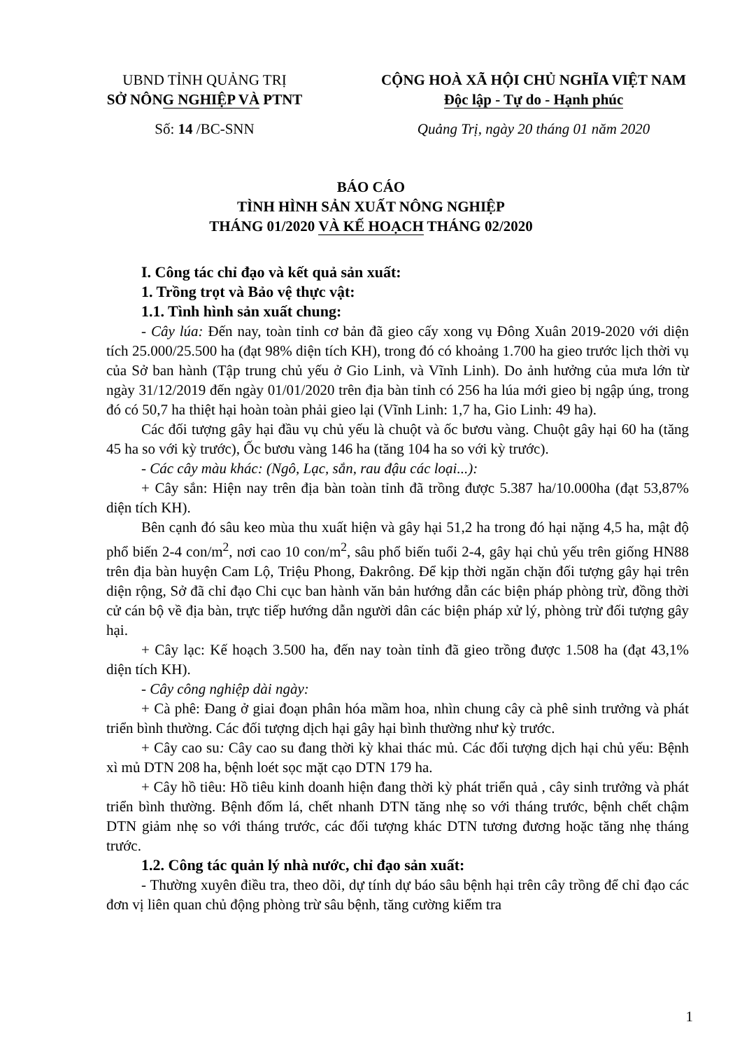UBND TỈNH QUẢNG TRỊ
SỞ NÔNG NGHIỆP VÀ PTNT
Số: 14 /BC-SNN
CỘNG HOÀ XÃ HỘI CHỦ NGHĨA VIỆT NAM
Độc lập - Tự do - Hạnh phúc
Quảng Trị, ngày 20 tháng 01 năm 2020
BÁO CÁO
TÌNH HÌNH SẢN XUẤT NÔNG NGHIỆP
THÁNG 01/2020 VÀ KẾ HOẠCH THÁNG 02/2020
I. Công tác chỉ đạo và kết quả sản xuất:
1. Trồng trọt và Bảo vệ thực vật:
1.1. Tình hình sản xuất chung:
- Cây lúa: Đến nay, toàn tỉnh cơ bản đã gieo cấy xong vụ Đông Xuân 2019-2020 với diện tích 25.000/25.500 ha (đạt 98% diện tích KH), trong đó có khoảng 1.700 ha gieo trước lịch thời vụ của Sở ban hành (Tập trung chủ yếu ở Gio Linh, và Vĩnh Linh). Do ảnh hưởng của mưa lớn từ ngày 31/12/2019 đến ngày 01/01/2020 trên địa bàn tỉnh có 256 ha lúa mới gieo bị ngập úng, trong đó có 50,7 ha thiệt hại hoàn toàn phải gieo lại (Vĩnh Linh: 1,7 ha, Gio Linh: 49 ha).
Các đối tượng gây hại đầu vụ chủ yếu là chuột và ốc bươu vàng. Chuột gây hại 60 ha (tăng 45 ha so với kỳ trước), Ốc bươu vàng 146 ha (tăng 104 ha so với kỳ trước).
- Các cây màu khác: (Ngô, Lạc, sắn, rau đậu các loại...):
+ Cây sắn: Hiện nay trên địa bàn toàn tỉnh đã trồng được 5.387 ha/10.000ha (đạt 53,87% diện tích KH).
Bên cạnh đó sâu keo mùa thu xuất hiện và gây hại 51,2 ha trong đó hại nặng 4,5 ha, mật độ phổ biến 2-4 con/m<sup>2</sup>, nơi cao 10 con/m<sup>2</sup>, sâu phổ biến tuổi 2-4, gây hại chủ yếu trên giống HN88 trên địa bàn huyện Cam Lộ, Triệu Phong, Đakrông. Để kịp thời ngăn chặn đối tượng gây hại trên diện rộng, Sở đã chỉ đạo Chi cục ban hành văn bản hướng dẫn các biện pháp phòng trừ, đồng thời cử cán bộ về địa bàn, trực tiếp hướng dẫn người dân các biện pháp xử lý, phòng trừ đối tượng gây hại.
+ Cây lạc: Kế hoạch 3.500 ha, đến nay toàn tỉnh đã gieo trồng được 1.508 ha (đạt 43,1% diện tích KH).
- Cây công nghiệp dài ngày:
+ Cà phê: Đang ở giai đoạn phân hóa mầm hoa, nhìn chung cây cà phê sinh trưởng và phát triển bình thường. Các đối tượng dịch hại gây hại bình thường như kỳ trước.
+ Cây cao su: Cây cao su đang thời kỳ khai thác mủ. Các đối tượng dịch hại chủ yếu: Bệnh xì mủ DTN 208 ha, bệnh loét sọc mặt cạo DTN 179 ha.
+ Cây hồ tiêu: Hồ tiêu kinh doanh hiện đang thời kỳ phát triển quả , cây sinh trưởng và phát triển bình thường. Bệnh đốm lá, chết nhanh DTN tăng nhẹ so với tháng trước, bệnh chết chậm DTN giảm nhẹ so với tháng trước, các đối tượng khác DTN tương đương hoặc tăng nhẹ tháng trước.
1.2. Công tác quản lý nhà nước, chỉ đạo sản xuất:
- Thường xuyên điều tra, theo dõi, dự tính dự báo sâu bệnh hại trên cây trồng để chỉ đạo các đơn vị liên quan chủ động phòng trừ sâu bệnh, tăng cường kiểm tra
1